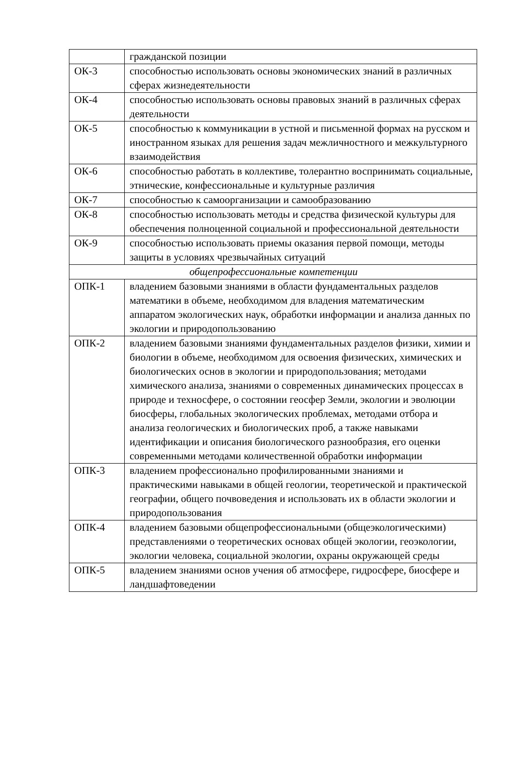| | гражданской позиции |
| ОК-3 | способностью использовать основы экономических знаний в различных сферах жизнедеятельности |
| ОК-4 | способностью использовать основы правовых знаний в различных сферах деятельности |
| ОК-5 | способностью к коммуникации в устной и письменной формах на русском и иностранном языках для решения задач межличностного и межкультурного взаимодействия |
| ОК-6 | способностью работать в коллективе, толерантно воспринимать социальные, этнические, конфессиональные и культурные различия |
| ОК-7 | способностью к самоорганизации и самообразованию |
| ОК-8 | способностью использовать методы и средства физической культуры для обеспечения полноценной социальной и профессиональной деятельности |
| ОК-9 | способностью использовать приемы оказания первой помощи, методы защиты в условиях чрезвычайных ситуаций |
| общепрофессиональные компетенции | |
| ОПК-1 | владением базовыми знаниями в области фундаментальных разделов математики в объеме, необходимом для владения математическим аппаратом экологических наук, обработки информации и анализа данных по экологии и природопользованию |
| ОПК-2 | владением базовыми знаниями фундаментальных разделов физики, химии и биологии в объеме, необходимом для освоения физических, химических и биологических основ в экологии и природопользования; методами химического анализа, знаниями о современных динамических процессах в природе и техносфере, о состоянии геосфер Земли, экологии и эволюции биосферы, глобальных экологических проблемах, методами отбора и анализа геологических и биологических проб, а также навыками идентификации и описания биологического разнообразия, его оценки современными методами количественной обработки информации |
| ОПК-3 | владением профессионально профилированными знаниями и практическими навыками в общей геологии, теоретической и практической географии, общего почвоведения и использовать их в области экологии и природопользования |
| ОПК-4 | владением базовыми общепрофессиональными (общеэкологическими) представлениями о теоретических основах общей экологии, геоэкологии, экологии человека, социальной экологии, охраны окружающей среды |
| ОПК-5 | владением знаниями основ учения об атмосфере, гидросфере, биосфере и ландшафтоведении |